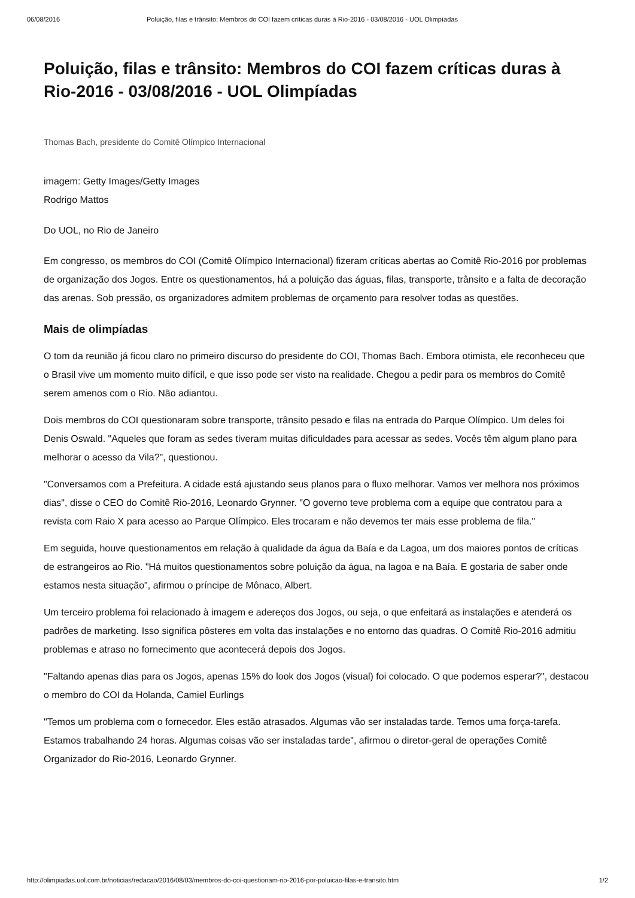06/08/2016 Poluição, filas e trânsito: Membros do COI fazem críticas duras à Rio-2016 - 03/08/2016 - UOL Olimpíadas
Poluição, filas e trânsito: Membros do COI fazem críticas duras à Rio-2016 - 03/08/2016 - UOL Olimpíadas
Thomas Bach, presidente do Comitê Olímpico Internacional
imagem: Getty Images/Getty Images
Rodrigo Mattos
Do UOL, no Rio de Janeiro
Em congresso, os membros do COI (Comitê Olímpico Internacional) fizeram críticas abertas ao Comitê Rio-2016 por problemas de organização dos Jogos. Entre os questionamentos, há a poluição das águas, filas, transporte, trânsito e a falta de decoração das arenas. Sob pressão, os organizadores admitem problemas de orçamento para resolver todas as questões.
Mais de olimpíadas
O tom da reunião já ficou claro no primeiro discurso do presidente do COI, Thomas Bach. Embora otimista, ele reconheceu que o Brasil vive um momento muito difícil, e que isso pode ser visto na realidade. Chegou a pedir para os membros do Comitê serem amenos com o Rio. Não adiantou.
Dois membros do COI questionaram sobre transporte, trânsito pesado e filas na entrada do Parque Olímpico. Um deles foi Denis Oswald. "Aqueles que foram as sedes tiveram muitas dificuldades para acessar as sedes. Vocês têm algum plano para melhorar o acesso da Vila?", questionou.
"Conversamos com a Prefeitura. A cidade está ajustando seus planos para o fluxo melhorar. Vamos ver melhora nos próximos dias", disse o CEO do Comitê Rio-2016, Leonardo Grynner. "O governo teve problema com a equipe que contratou para a revista com Raio X para acesso ao Parque Olímpico. Eles trocaram e não devemos ter mais esse problema de fila."
Em seguida, houve questionamentos em relação à qualidade da água da Baía e da Lagoa, um dos maiores pontos de críticas de estrangeiros ao Rio. "Há muitos questionamentos sobre poluição da água, na lagoa e na Baía. E gostaria de saber onde estamos nesta situação", afirmou o príncipe de Mônaco, Albert.
Um terceiro problema foi relacionado à imagem e adereços dos Jogos, ou seja, o que enfeitará as instalações e atenderá os padrões de marketing. Isso significa pôsteres em volta das instalações e no entorno das quadras. O Comitê Rio-2016 admitiu problemas e atraso no fornecimento que acontecerá depois dos Jogos.
"Faltando apenas dias para os Jogos, apenas 15% do look dos Jogos (visual) foi colocado. O que podemos esperar?", destacou o membro do COI da Holanda, Camiel Eurlings
"Temos um problema com o fornecedor. Eles estão atrasados. Algumas vão ser instaladas tarde. Temos uma força-tarefa. Estamos trabalhando 24 horas. Algumas coisas vão ser instaladas tarde", afirmou o diretor-geral de operações Comitê Organizador do Rio-2016, Leonardo Grynner.
http://olimpiadas.uol.com.br/noticias/redacao/2016/08/03/membros-do-coi-questionam-rio-2016-por-poluicao-filas-e-transito.htm 1/2